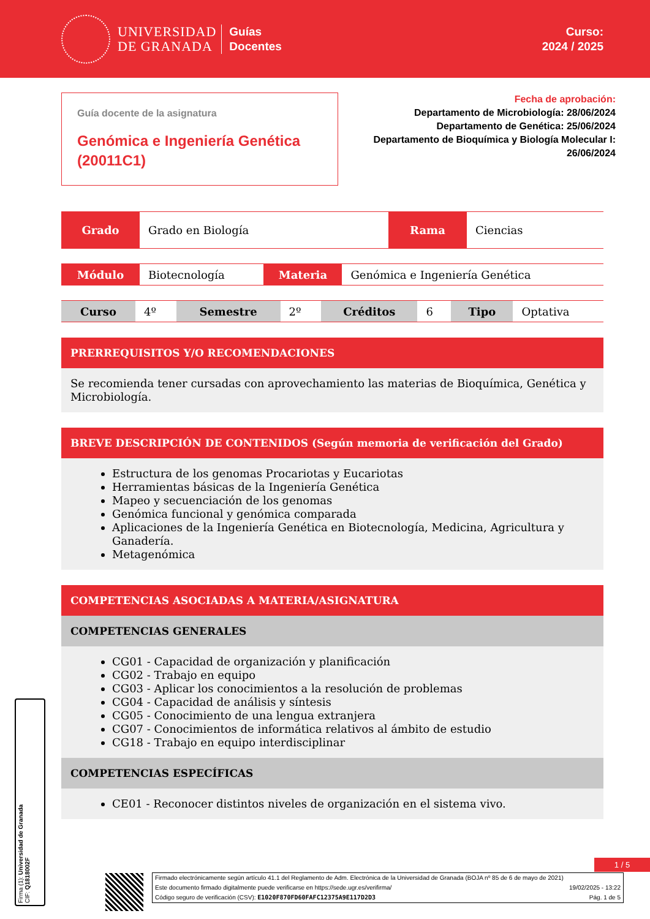UNIVERSIDAD
DE GRANADA
Guías
Docentes
Curso:
2024 / 2025
Guía docente de la asignatura
Genómica e Ingeniería Genética (20011C1)
Fecha de aprobación:
Departamento de Microbiología: 28/06/2024
Departamento de Genética: 25/06/2024
Departamento de Bioquímica y Biología Molecular I:
26/06/2024
| Grado | Grado en Biología | Rama | Ciencias |
| Módulo | Biotecnología | Materia | Genómica e Ingeniería Genética |
| Curso | 4º | Semestre | 2º | Créditos | 6 | Tipo | Optativa |
PRERREQUISITOS Y/O RECOMENDACIONES
Se recomienda tener cursadas con aprovechamiento las materias de Bioquímica, Genética y Microbiología.
BREVE DESCRIPCIÓN DE CONTENIDOS (Según memoria de verificación del Grado)
Estructura de los genomas Procariotas y Eucariotas
Herramientas básicas de la Ingeniería Genética
Mapeo y secuenciación de los genomas
Genómica funcional y genómica comparada
Aplicaciones de la Ingeniería Genética en Biotecnología, Medicina, Agricultura y Ganadería.
Metagenómica
COMPETENCIAS ASOCIADAS A MATERIA/ASIGNATURA
COMPETENCIAS GENERALES
CG01 - Capacidad de organización y planificación
CG02 - Trabajo en equipo
CG03 - Aplicar los conocimientos a la resolución de problemas
CG04 - Capacidad de análisis y síntesis
CG05 - Conocimiento de una lengua extranjera
CG07 - Conocimientos de informática relativos al ámbito de estudio
CG18 - Trabajo en equipo interdisciplinar
COMPETENCIAS ESPECÍFICAS
CE01 - Reconocer distintos niveles de organización en el sistema vivo.
Firma (1): Universidad de Granada
CIF: Q1818002F
1 / 5
Firmado electrónicamente según artículo 41.1 del Reglamento de Adm. Electrónica de la Universidad de Granada (BOJA nº 85 de 6 de mayo de 2021)
Este documento firmado digitalmente puede verificarse en https://sede.ugr.es/verifirma/ 19/02/2025 - 13:22
Código seguro de verificación (CSV): E1020F870FD60FAFC12375A9E117D2D3 Pág. 1 de 5